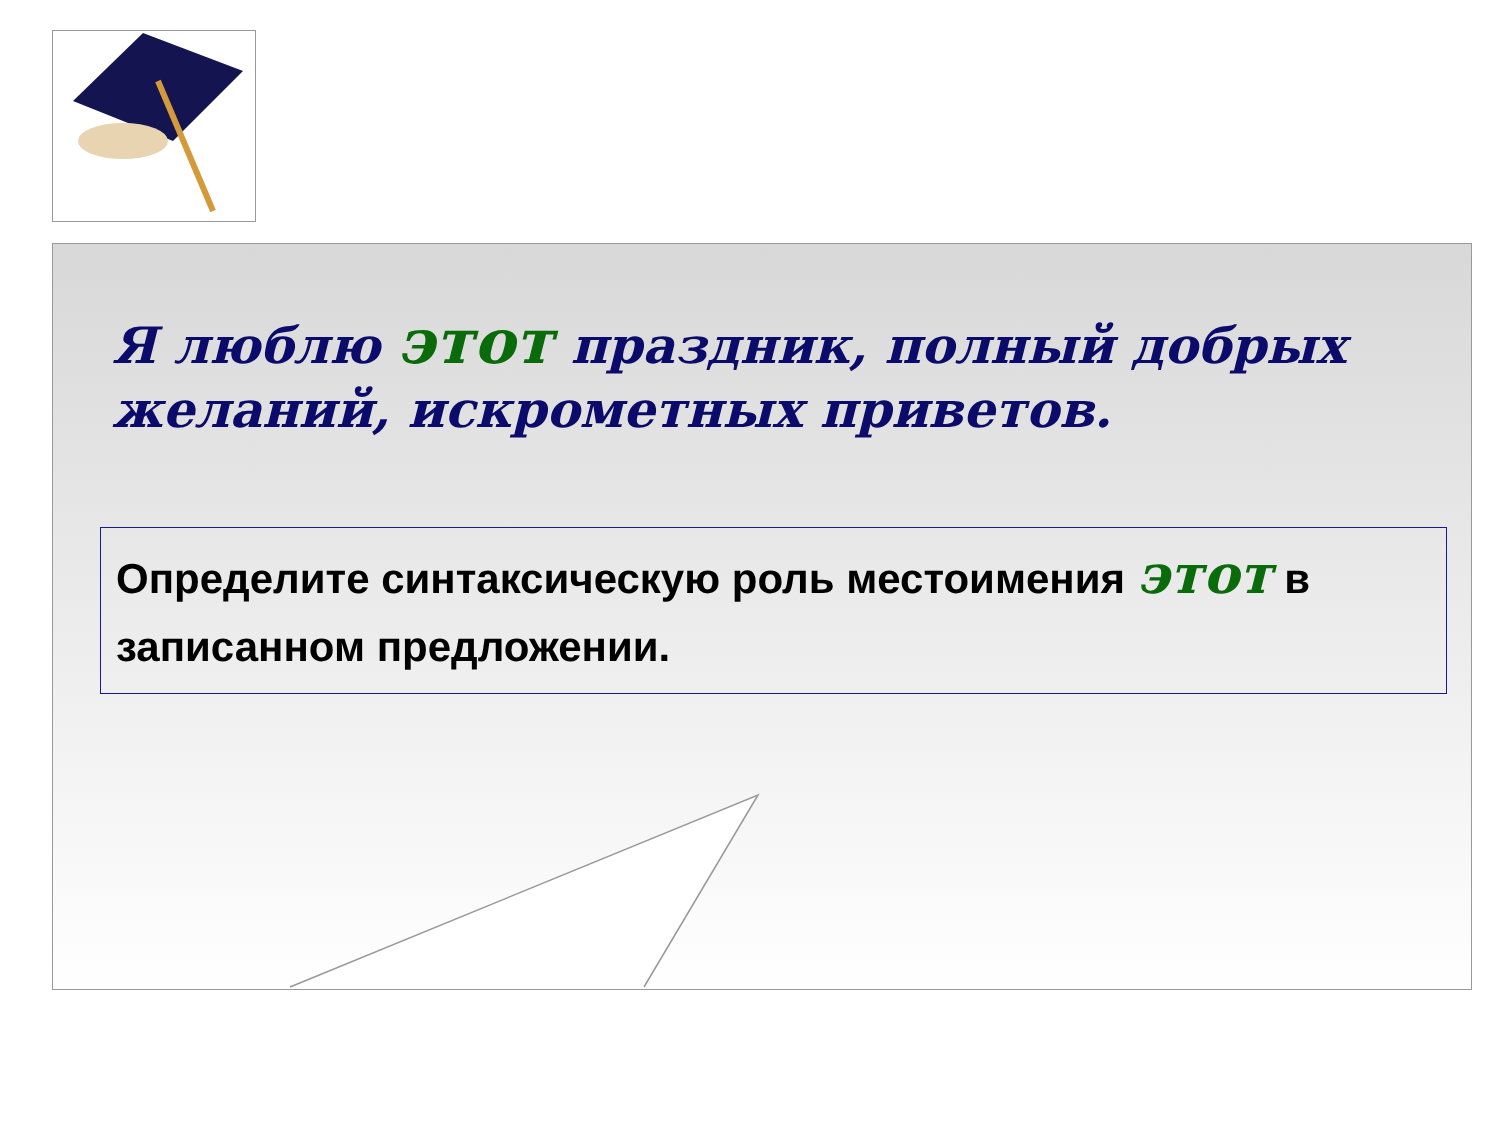Я люблю этот праздник, полный добрых желаний, искрометных приветов.
Определите синтаксическую роль местоимения этот в записанном предложении.